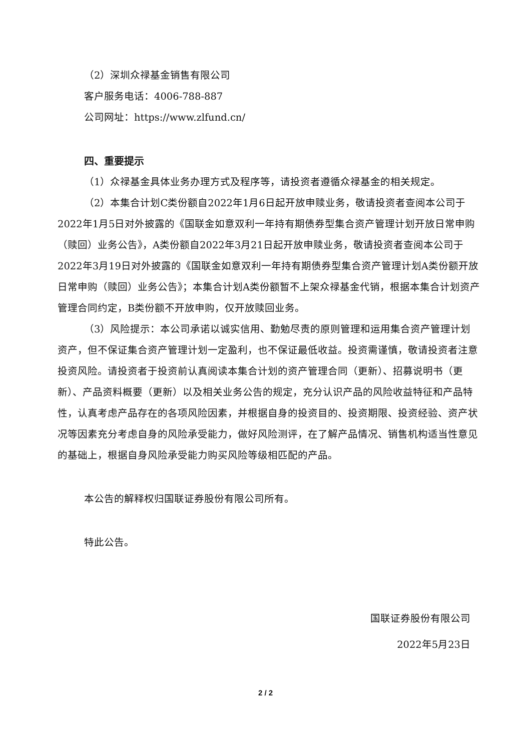（2）深圳众禄基金销售有限公司
客户服务电话：4006-788-887
公司网址：https://www.zlfund.cn/
四、重要提示
（1）众禄基金具体业务办理方式及程序等，请投资者遵循众禄基金的相关规定。
（2）本集合计划C类份额自2022年1月6日起开放申赎业务，敬请投资者查阅本公司于2022年1月5日对外披露的《国联金如意双利一年持有期债券型集合资产管理计划开放日常申购（赎回）业务公告》，A类份额自2022年3月21日起开放申赎业务，敬请投资者查阅本公司于2022年3月19日对外披露的《国联金如意双利一年持有期债券型集合资产管理计划A类份额开放日常申购（赎回）业务公告》；本集合计划A类份额暂不上架众禄基金代销，根据本集合计划资产管理合同约定，B类份额不开放申购，仅开放赎回业务。
（3）风险提示：本公司承诺以诚实信用、勤勉尽责的原则管理和运用集合资产管理计划资产，但不保证集合资产管理计划一定盈利，也不保证最低收益。投资需谨慎，敬请投资者注意投资风险。请投资者于投资前认真阅读本集合计划的资产管理合同（更新）、招募说明书（更新）、产品资料概要（更新）以及相关业务公告的规定，充分认识产品的风险收益特征和产品特性，认真考虑产品存在的各项风险因素，并根据自身的投资目的、投资期限、投资经验、资产状况等因素充分考虑自身的风险承受能力，做好风险测评，在了解产品情况、销售机构适当性意见的基础上，根据自身风险承受能力购买风险等级相匹配的产品。
本公告的解释权归国联证券股份有限公司所有。
特此公告。
国联证券股份有限公司
2022年5月23日
2 / 2